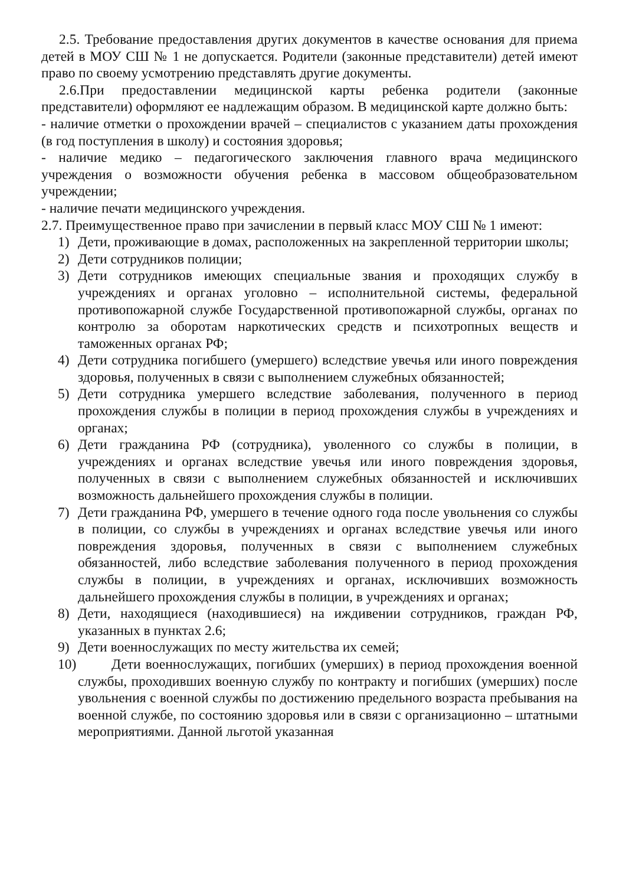2.5. Требование предоставления других документов в качестве основания для приема детей в МОУ СШ № 1 не допускается. Родители (законные представители) детей имеют право по своему усмотрению представлять другие документы.
2.6.При предоставлении медицинской карты ребенка родители (законные представители) оформляют ее надлежащим образом. В медицинской карте должно быть:
- наличие отметки о прохождении врачей – специалистов с указанием даты прохождения (в год поступления в школу) и состояния здоровья;
- наличие медико – педагогического заключения главного врача медицинского учреждения о возможности обучения ребенка в массовом общеобразовательном учреждении;
- наличие печати медицинского учреждения.
2.7. Преимущественное право при зачислении в первый класс МОУ СШ № 1 имеют:
1) Дети, проживающие в домах, расположенных на закрепленной территории школы;
2) Дети сотрудников полиции;
3) Дети сотрудников имеющих специальные звания и проходящих службу в учреждениях и органах уголовно – исполнительной системы, федеральной противопожарной службе Государственной противопожарной службы, органах по контролю за оборотам наркотических средств и психотропных веществ и таможенных органах РФ;
4) Дети сотрудника погибшего (умершего) вследствие увечья или иного повреждения здоровья, полученных в связи с выполнением служебных обязанностей;
5) Дети сотрудника умершего вследствие заболевания, полученного в период прохождения службы в полиции в период прохождения службы в учреждениях и органах;
6) Дети гражданина РФ (сотрудника), уволенного со службы в полиции, в учреждениях и органах вследствие увечья или иного повреждения здоровья, полученных в связи с выполнением служебных обязанностей и исключивших возможность дальнейшего прохождения службы в полиции.
7) Дети гражданина РФ, умершего в течение одного года после увольнения со службы в полиции, со службы в учреждениях и органах вследствие увечья или иного повреждения здоровья, полученных в связи с выполнением служебных обязанностей, либо вследствие заболевания полученного в период прохождения службы в полиции, в учреждениях и органах, исключивших возможность дальнейшего прохождения службы в полиции, в учреждениях и органах;
8) Дети, находящиеся (находившиеся) на иждивении сотрудников, граждан РФ, указанных в пунктах 2.6;
9) Дети военнослужащих по месту жительства их семей;
10) Дети военнослужащих, погибших (умерших) в период прохождения военной службы, проходивших военную службу по контракту и погибших (умерших) после увольнения с военной службы по достижению предельного возраста пребывания на военной службе, по состоянию здоровья или в связи с организационно – штатными мероприятиями. Данной льготой указанная